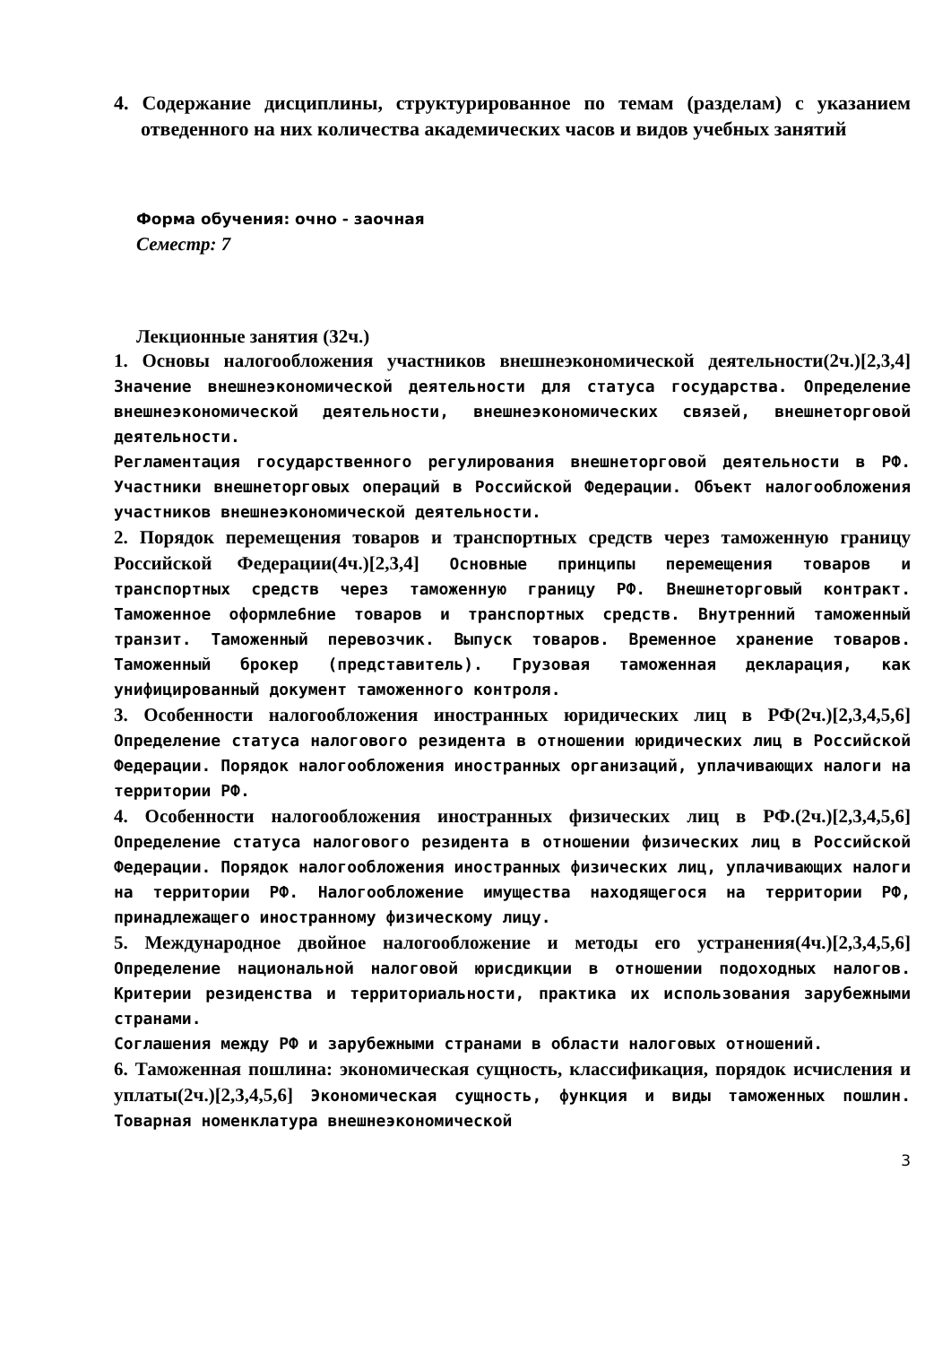4. Содержание дисциплины, структурированное по темам (разделам) с указанием отведенного на них количества академических часов и видов учебных занятий
Форма обучения: очно - заочная
Семестр: 7
Лекционные занятия (32ч.)
1. Основы налогообложения участников внешнеэкономической деятельности(2ч.)[2,3,4] Значение внешнеэкономической деятельности для статуса государства. Определение внешнеэкономической деятельности, внешнеэкономических связей, внешнеторговой деятельности.
Регламентация государственного регулирования внешнеторговой деятельности в РФ. Участники внешнеторговых операций в Российской Федерации. Объект налогообложения участников внешнеэкономической деятельности.
2. Порядок перемещения товаров и транспортных средств через таможенную границу Российской Федерации(4ч.)[2,3,4] Основные принципы перемещения товаров и транспортных средств через таможенную границу РФ. Внешнеторговый контракт. Таможенное оформле6ние товаров и транспортных средств. Внутренний таможенный транзит. Таможенный перевозчик. Выпуск товаров. Временное хранение товаров. Таможенный брокер (представитель). Грузовая таможенная декларация, как унифицированный документ таможенного контроля.
3. Особенности налогообложения иностранных юридических лиц в РФ(2ч.)[2,3,4,5,6] Определение статуса налогового резидента в отношении юридических лиц в Российской Федерации. Порядок налогообложения иностранных организаций, уплачивающих налоги на территории РФ.
4. Особенности налогообложения иностранных физических лиц в РФ.(2ч.)[2,3,4,5,6] Определение статуса налогового резидента в отношении физических лиц в Российской Федерации. Порядок налогообложения иностранных физических лиц, уплачивающих налоги на территории РФ. Налогообложение имущества находящегося на территории РФ, принадлежащего иностранному физическому лицу.
5. Международное двойное налогообложение и методы его устранения(4ч.)[2,3,4,5,6] Определение национальной налоговой юрисдикции в отношении подоходных налогов. Критерии резиденства и территориальности, практика их использования зарубежными странами.
Соглашения между РФ и зарубежными странами в области налоговых отношений.
6. Таможенная пошлина: экономическая сущность, классификация, порядок исчисления и уплаты(2ч.)[2,3,4,5,6] Экономическая сущность, функция и виды таможенных пошлин. Товарная номенклатура внешнеэкономической
3